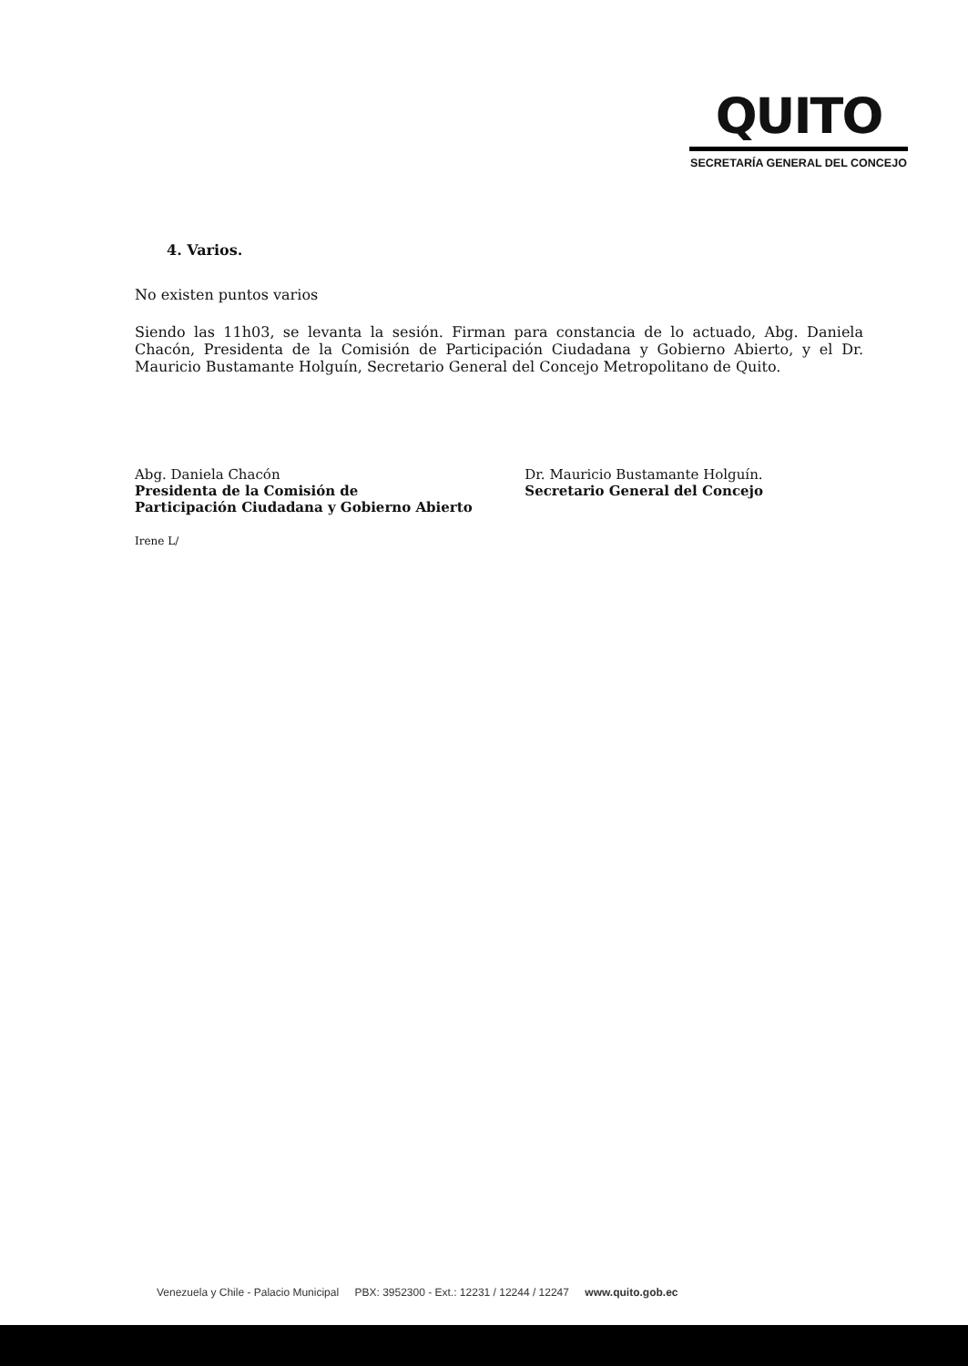QUITO
SECRETARÍA GENERAL DEL CONCEJO
4. Varios.
No existen puntos varios
Siendo las 11h03, se levanta la sesión. Firman para constancia de lo actuado, Abg. Daniela Chacón, Presidenta de la Comisión de Participación Ciudadana y Gobierno Abierto, y el Dr. Mauricio Bustamante Holguín, Secretario General del Concejo Metropolitano de Quito.
Abg. Daniela Chacón
Presidenta de la Comisión de
Participación Ciudadana y Gobierno Abierto
Irene L/
Dr. Mauricio Bustamante Holguín.
Secretario General del Concejo
Venezuela y Chile - Palacio Municipal PBX: 3952300 - Ext.: 12231 / 12244 / 12247 www.quito.gob.ec